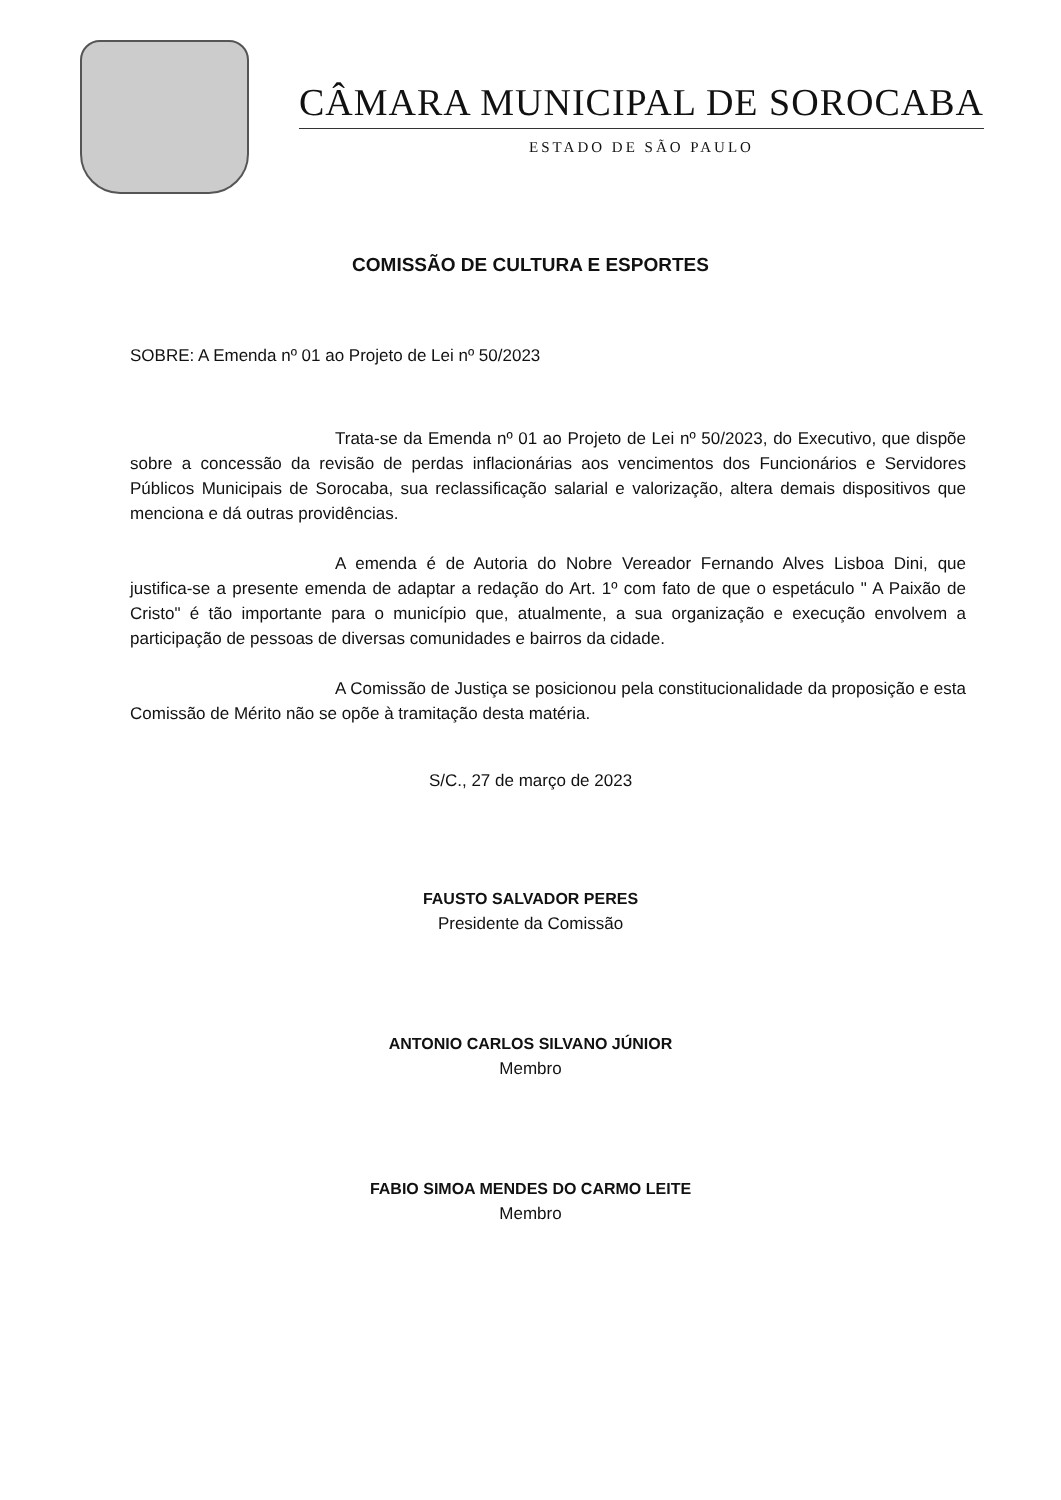CÂMARA MUNICIPAL DE SOROCABA
ESTADO DE SÃO PAULO
COMISSÃO DE CULTURA E ESPORTES
SOBRE: A Emenda nº 01 ao Projeto de Lei nº 50/2023
Trata-se da Emenda nº 01 ao Projeto de Lei nº 50/2023, do Executivo, que dispõe sobre a concessão da revisão de perdas inflacionárias aos vencimentos dos Funcionários e Servidores Públicos Municipais de Sorocaba, sua reclassificação salarial e valorização, altera demais dispositivos que menciona e dá outras providências.
A emenda é de Autoria do Nobre Vereador Fernando Alves Lisboa Dini, que justifica-se a presente emenda de adaptar a redação do Art. 1º com fato de que o espetáculo " A Paixão de Cristo" é tão importante para o município que, atualmente, a sua organização e execução envolvem a participação de pessoas de diversas comunidades e bairros da cidade.
A Comissão de Justiça se posicionou pela constitucionalidade da proposição e esta Comissão de Mérito não se opõe à tramitação desta matéria.
S/C., 27 de março de 2023
FAUSTO SALVADOR PERES
Presidente da Comissão
ANTONIO CARLOS SILVANO JÚNIOR
Membro
FABIO SIMOA MENDES DO CARMO LEITE
Membro